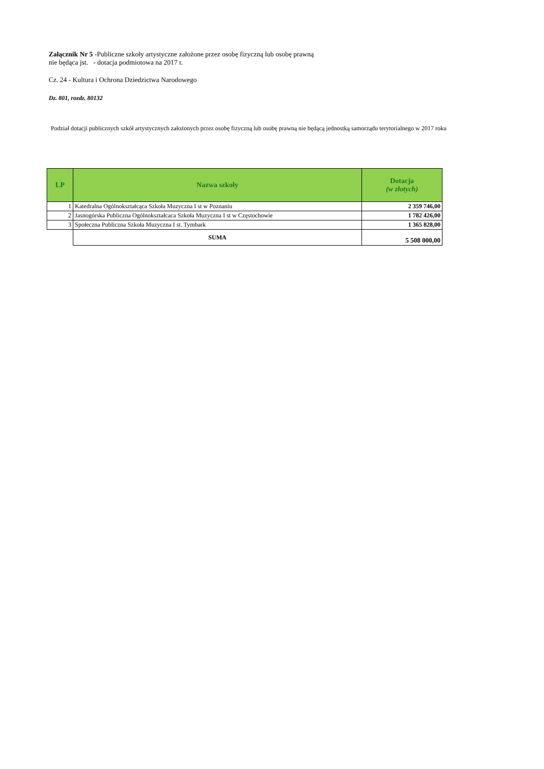Załącznik Nr 5 -Publiczne szkoły artystyczne założone przez osobę fizyczną lub osobę prawną
nie będąca jst. - dotacja podmiotowa na 2017 r.
Cz. 24 - Kultura i Ochrona Dziedzictwa Narodowego
Dz. 801, rozdz. 80132
Podział dotacji publicznych szkół artystycznych założonych przez osobę fizyczną lub osobę prawną nie będącą jednostką samorządu terytorialnego w 2017 roku
| LP | Nazwa szkoły | Dotacja (w złotych) |
| --- | --- | --- |
| 1 | Katedralna Ogólnokształcąca Szkoła Muzyczna I st w Poznaniu | 2 359 746,00 |
| 2 | Jasnogórska Publiczna Ogólnokształcaca Szkoła Muzyczna I st w Częstochowie | 1 782 426,00 |
| 3 | Społeczna Publiczna Szkoła Muzyczna I st. Tymbark | 1 365 828,00 |
| | SUMA | 5 508 000,00 |